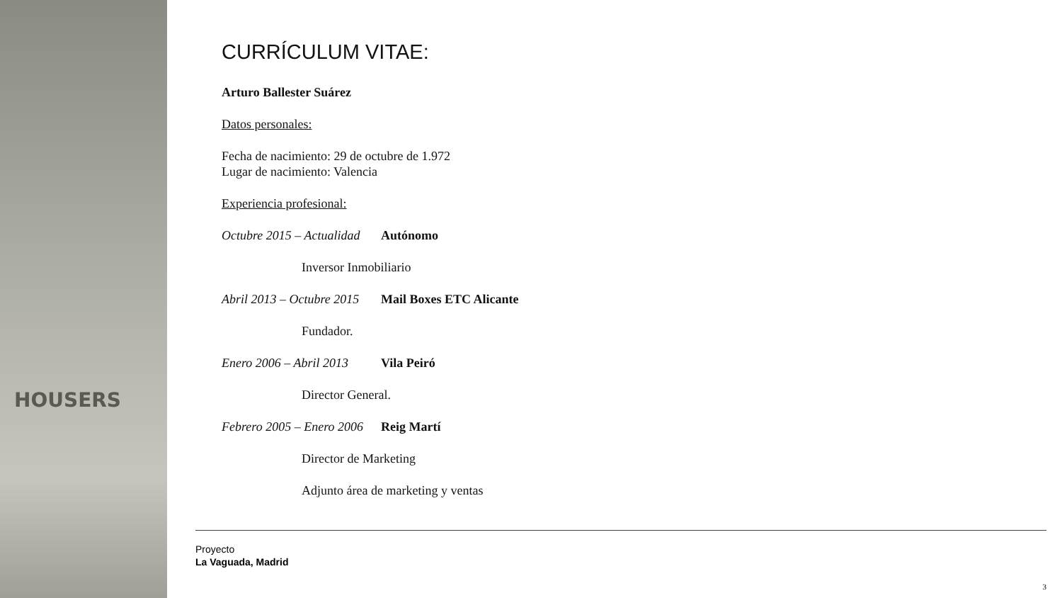HOUSERS
CURRÍCULUM VITAE:
Arturo Ballester Suárez
Datos personales:
Fecha de nacimiento: 29 de octubre de 1.972
Lugar de nacimiento: Valencia
Experiencia profesional:
Octubre 2015 – Actualidad Autónomo
Inversor Inmobiliario
Abril 2013 – Octubre 2015 Mail Boxes ETC Alicante
Fundador.
Enero 2006 – Abril 2013 Vila Peiró
Director General.
Febrero 2005 – Enero 2006 Reig Martí
Director de Marketing
Adjunto área de marketing y ventas
Proyecto
La Vaguada, Madrid
3